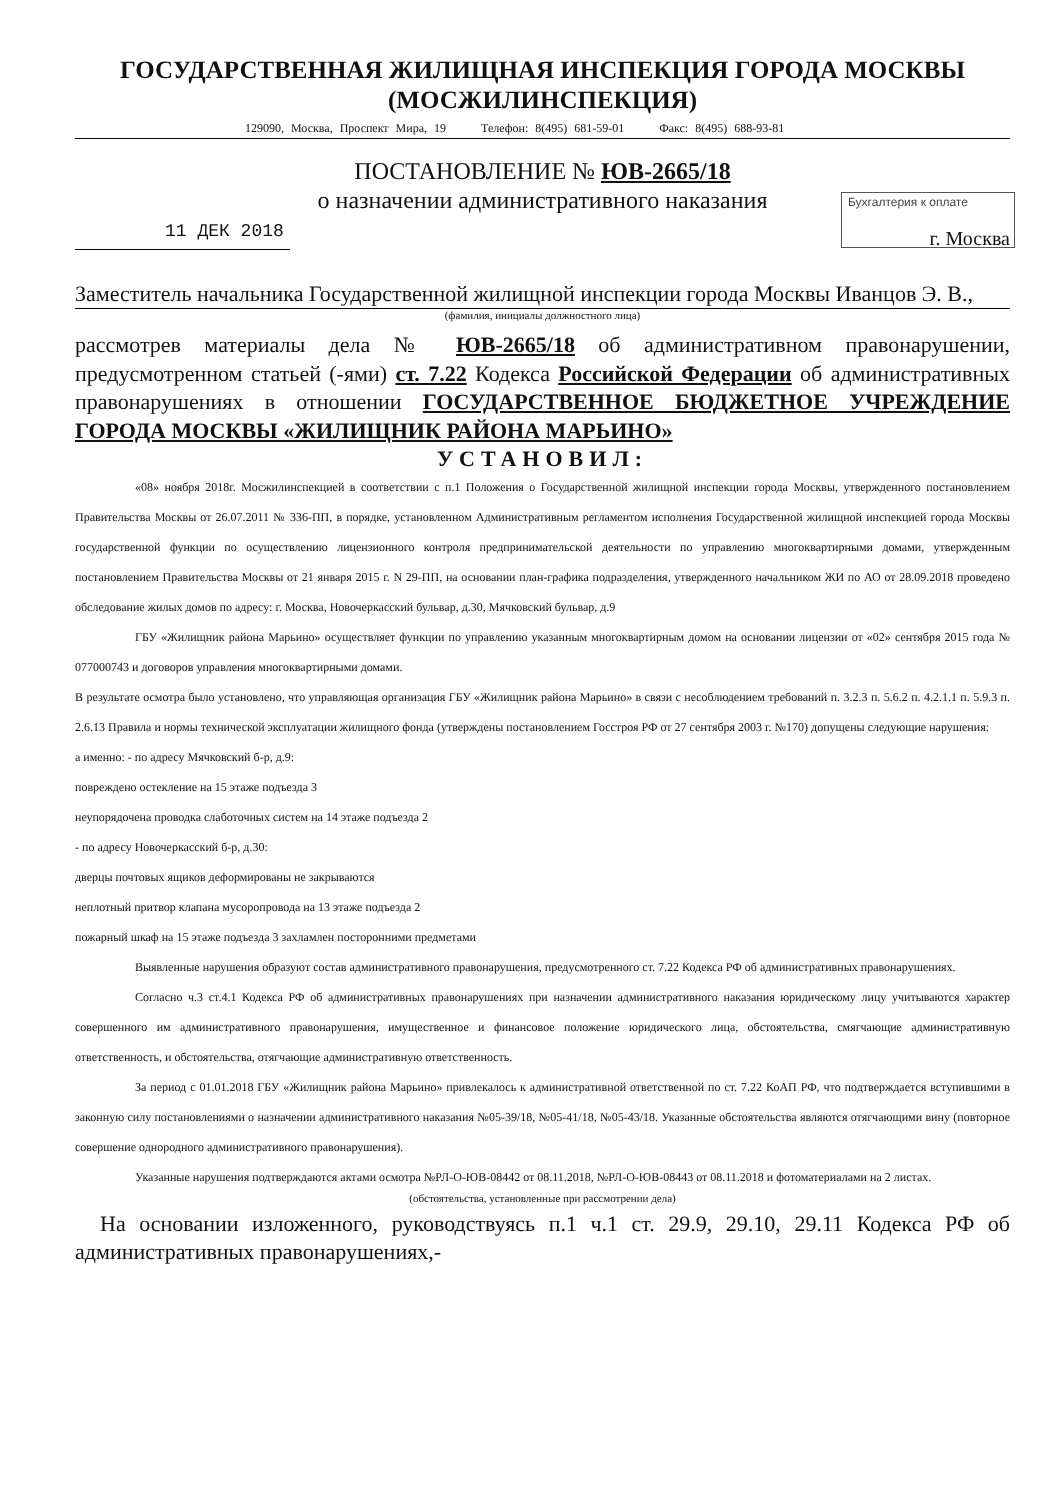ГОСУДАРСТВЕННАЯ ЖИЛИЩНАЯ ИНСПЕКЦИЯ ГОРОДА МОСКВЫ
(МОСЖИЛИНСПЕКЦИЯ)
129090, Москва, Проспект Мира, 19 Телефон: 8(495) 681-59-01 Факс: 8(495) 688-93-81
Бухгалтерия к оплате
ПОСТАНОВЛЕНИЕ № ЮВ-2665/18
о назначении административного наказания
11 ДЕК 2018
г. Москва
Заместитель начальника Государственной жилищной инспекции города Москвы Иванцов Э. В.,
(фамилия, инициалы должностного лица)
рассмотрев материалы дела № ЮВ-2665/18 об административном правонарушении, предусмотренном статьей (-ями) ст. 7.22 Кодекса Российской Федерации об административных правонарушениях в отношении ГОСУДАРСТВЕННОЕ БЮДЖЕТНОЕ УЧРЕЖДЕНИЕ ГОРОДА МОСКВЫ «ЖИЛИЩНИК РАЙОНА МАРЬИНО»
УСТАНОВИЛ:
«08» ноября 2018г. Мосжилинспекцией в соответствии с п.1 Положения о Государственной жилищной инспекции города Москвы, утвержденного постановлением Правительства Москвы от 26.07.2011 № 336-ПП, в порядке, установленном Административным регламентом исполнения Государственной жилищной инспекцией города Москвы государственной функции по осуществлению лицензионного контроля предпринимательской деятельности по управлению многоквартирными домами, утвержденным постановлением Правительства Москвы от 21 января 2015 г. N 29-ПП, на основании план-графика подразделения, утвержденного начальником ЖИ по АО от 28.09.2018 проведено обследование жилых домов по адресу: г. Москва, Новочеркасский бульвар, д.30, Мячковский бульвар, д.9
ГБУ «Жилищник района Марьино» осуществляет функции по управлению указанным многоквартирным домом на основании лицензии от «02» сентября 2015 года № 077000743 и договоров управления многоквартирными домами.
В результате осмотра было установлено, что управляющая организация ГБУ «Жилищник района Марьино» в связи с несоблюдением требований п. 3.2.3 п. 5.6.2 п. 4.2.1.1 п. 5.9.3 п. 2.6.13 Правила и нормы технической эксплуатации жилищного фонда (утверждены постановлением Госстроя РФ от 27 сентября 2003 г. №170) допущены следующие нарушения:
а именно: - по адресу Мячковский б-р, д.9:
повреждено остекление на 15 этаже подъезда 3
неупорядочена проводка слаботочных систем на 14 этаже подъезда 2
- по адресу Новочеркасский б-р, д.30:
дверцы почтовых ящиков деформированы не закрываются
неплотный притвор клапана мусоропровода на 13 этаже подъезда 2
пожарный шкаф на 15 этаже подъезда 3 захламлен посторонними предметами
Выявленные нарушения образуют состав административного правонарушения, предусмотренного ст. 7.22 Кодекса РФ об административных правонарушениях.
Согласно ч.3 ст.4.1 Кодекса РФ об административных правонарушениях при назначении административного наказания юридическому лицу учитываются характер совершенного им административного правонарушения, имущественное и финансовое положение юридического лица, обстоятельства, смягчающие административную ответственность, и обстоятельства, отягчающие административную ответственность.
За период с 01.01.2018 ГБУ «Жилищник района Марьино» привлекалось к административной ответственной по ст. 7.22 КоАП РФ, что подтверждается вступившими в законную силу постановлениями о назначении административного наказания №05-39/18, №05-41/18, №05-43/18. Указанные обстоятельства являются отягчающими вину (повторное совершение однородного административного правонарушения).
Указанные нарушения подтверждаются актами осмотра №РЛ-О-ЮВ-08442 от 08.11.2018, №РЛ-О-ЮВ-08443 от 08.11.2018 и фотоматериалами на 2 листах.
(обстоятельства, установленные при рассмотрении дела)
На основании изложенного, руководствуясь п.1 ч.1 ст. 29.9, 29.10, 29.11 Кодекса РФ об административных правонарушениях,-